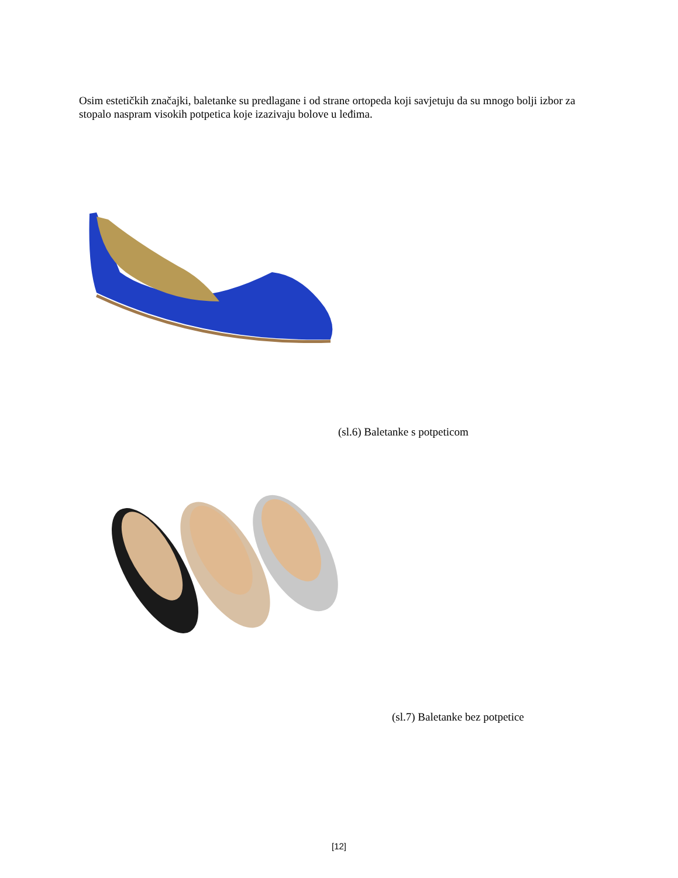Osim estetičkih značajki, baletanke su predlagane i od strane ortopeda koji savjetuju da su mnogo bolji izbor za stopalo naspram visokih potpetica koje izazivaju bolove u leđima.
(sl.6) Baletanke s potpeticom
(sl.7) Baletanke bez potpetice
[12]